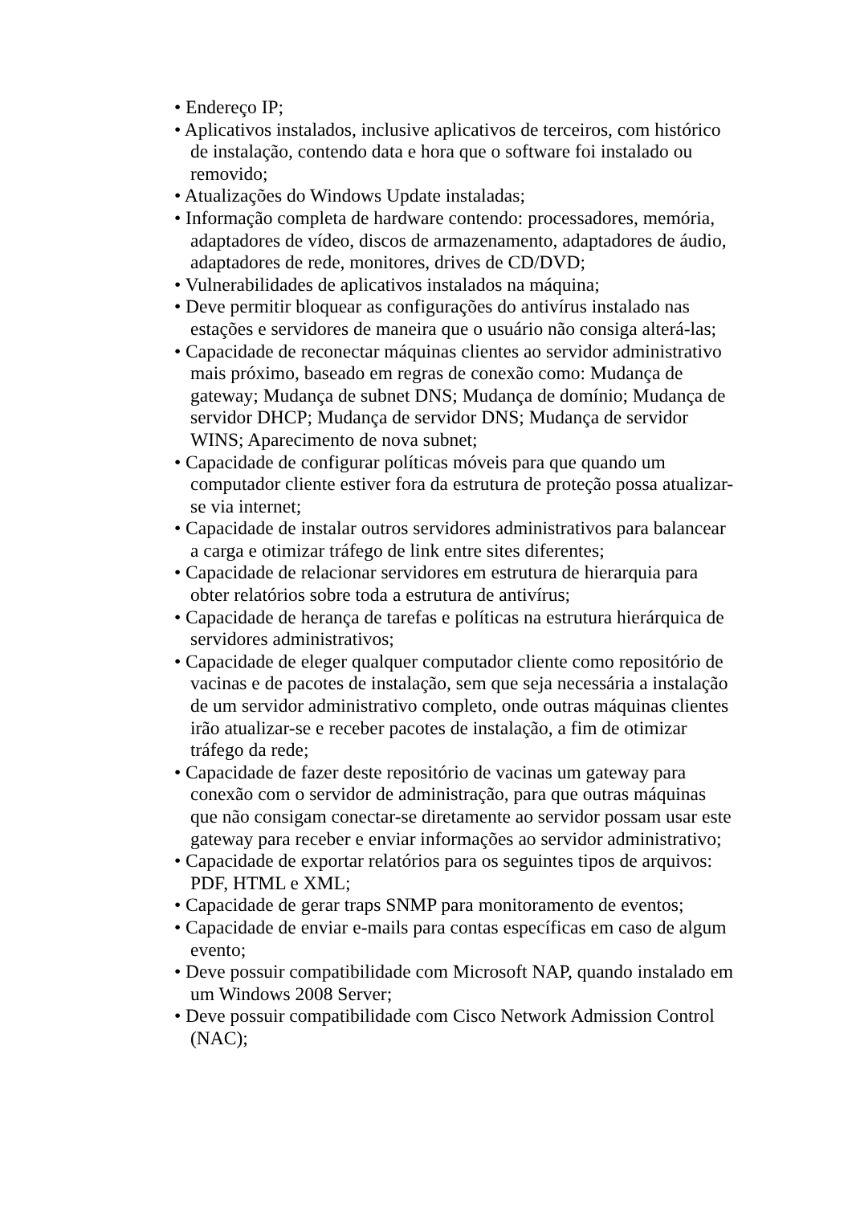• Endereço IP;
• Aplicativos instalados, inclusive aplicativos de terceiros, com histórico de instalação, contendo data e hora que o software foi instalado ou removido;
• Atualizações do Windows Update instaladas;
• Informação completa de hardware contendo: processadores, memória, adaptadores de vídeo, discos de armazenamento, adaptadores de áudio, adaptadores de rede, monitores, drives de CD/DVD;
• Vulnerabilidades de aplicativos instalados na máquina;
• Deve permitir bloquear as configurações do antivírus instalado nas estações e servidores de maneira que o usuário não consiga alterá-las;
• Capacidade de reconectar máquinas clientes ao servidor administrativo mais próximo, baseado em regras de conexão como: Mudança de gateway; Mudança de subnet DNS; Mudança de domínio; Mudança de servidor DHCP; Mudança de servidor DNS; Mudança de servidor WINS; Aparecimento de nova subnet;
• Capacidade de configurar políticas móveis para que quando um computador cliente estiver fora da estrutura de proteção possa atualizar-se via internet;
• Capacidade de instalar outros servidores administrativos para balancear a carga e otimizar tráfego de link entre sites diferentes;
• Capacidade de relacionar servidores em estrutura de hierarquia para obter relatórios sobre toda a estrutura de antivírus;
• Capacidade de herança de tarefas e políticas na estrutura hierárquica de servidores administrativos;
• Capacidade de eleger qualquer computador cliente como repositório de vacinas e de pacotes de instalação, sem que seja necessária a instalação de um servidor administrativo completo, onde outras máquinas clientes irão atualizar-se e receber pacotes de instalação, a fim de otimizar tráfego da rede;
• Capacidade de fazer deste repositório de vacinas um gateway para conexão com o servidor de administração, para que outras máquinas que não consigam conectar-se diretamente ao servidor possam usar este gateway para receber e enviar informações ao servidor administrativo;
• Capacidade de exportar relatórios para os seguintes tipos de arquivos: PDF, HTML e XML;
• Capacidade de gerar traps SNMP para monitoramento de eventos;
• Capacidade de enviar e-mails para contas específicas em caso de algum evento;
• Deve possuir compatibilidade com Microsoft NAP, quando instalado em um Windows 2008 Server;
• Deve possuir compatibilidade com Cisco Network Admission Control (NAC);